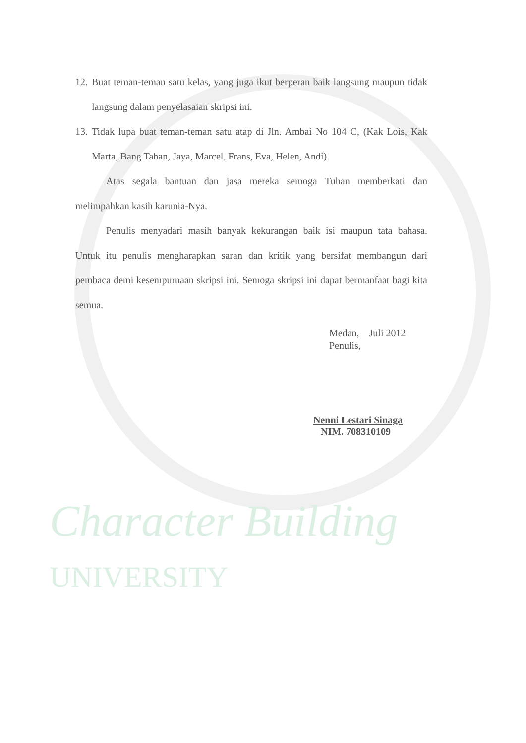Character Building
UNIVERSITY
12. Buat teman-teman satu kelas, yang juga ikut berperan baik langsung maupun tidak langsung dalam penyelasaian skripsi ini.
13. Tidak lupa buat teman-teman satu atap di Jln. Ambai No 104 C, (Kak Lois, Kak Marta, Bang Tahan, Jaya, Marcel, Frans, Eva, Helen, Andi).
Atas segala bantuan dan jasa mereka semoga Tuhan memberkati dan melimpahkan kasih karunia-Nya.
Penulis menyadari masih banyak kekurangan baik isi maupun tata bahasa. Untuk itu penulis mengharapkan saran dan kritik yang bersifat membangun dari pembaca demi kesempurnaan skripsi ini. Semoga skripsi ini dapat bermanfaat bagi kita semua.
Medan, Juli 2012
Penulis,
Nenni Lestari Sinaga
NIM. 708310109